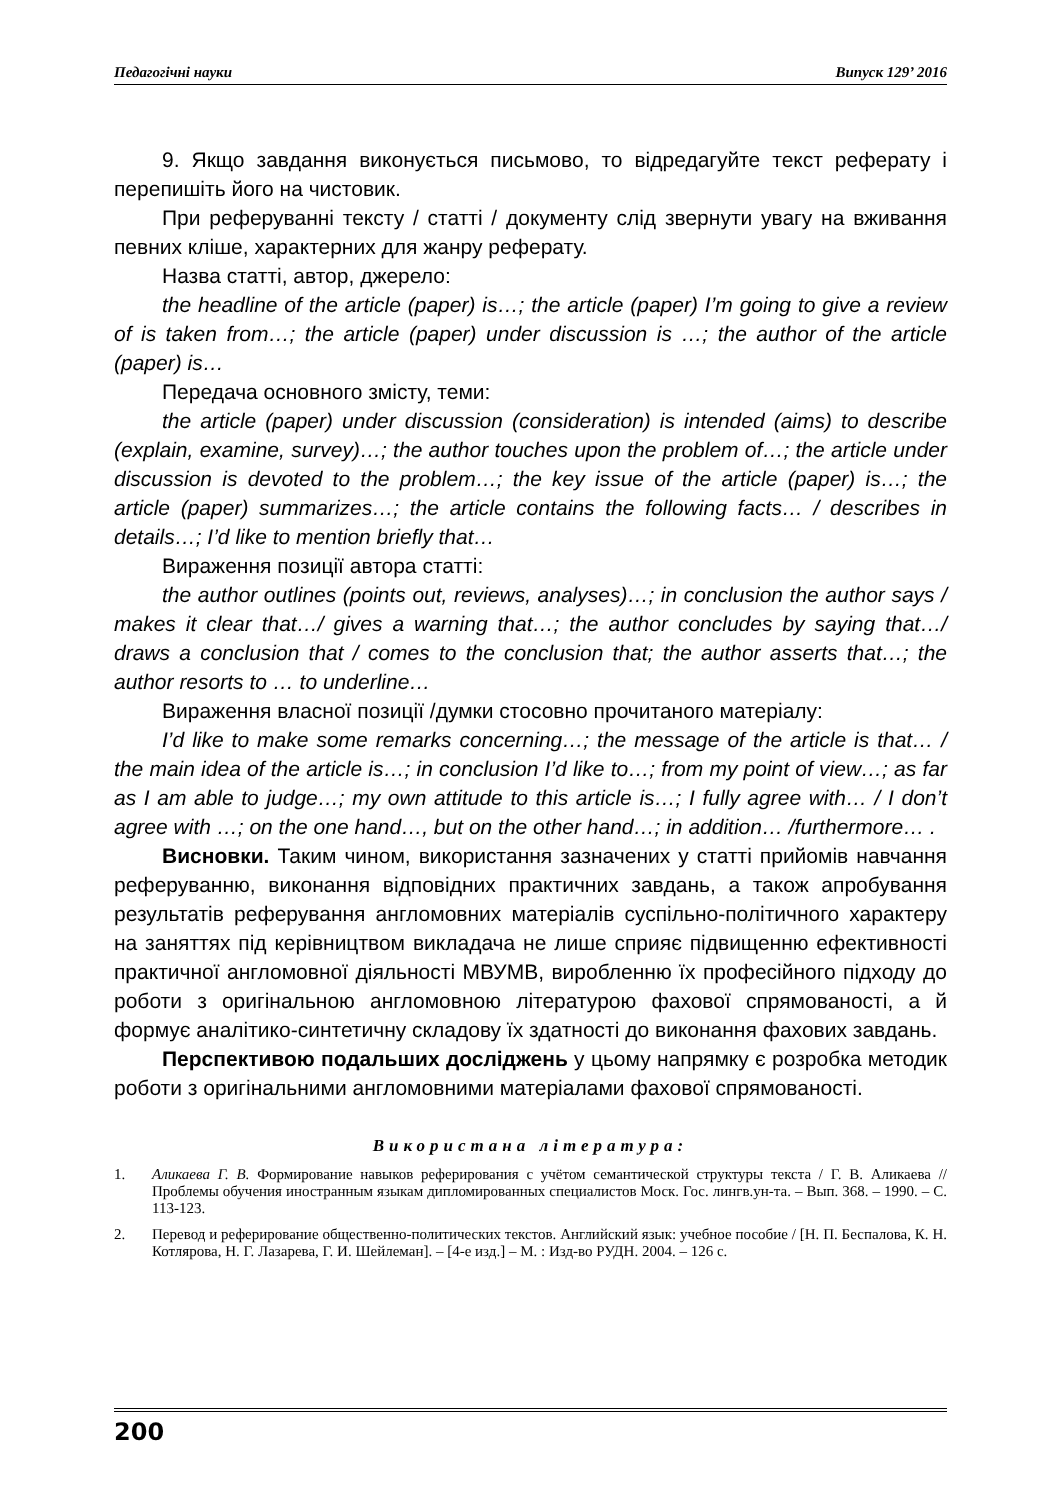Педагогічні науки Випуск 129’ 2016
9. Якщо завдання виконується письмово, то відредагуйте текст реферату і перепишіть його на чистовик.
При реферуванні тексту / статті / документу слід звернути увагу на вживання певних кліше, характерних для жанру реферату.
Назва статті, автор, джерело:
the headline of the article (paper) is…; the article (paper) I’m going to give a review of is taken from…; the article (paper) under discussion is …; the author of the article (paper) is…
Передача основного змісту, теми:
the article (paper) under discussion (consideration) is intended (aims) to describe (explain, examine, survey)…; the author touches upon the problem of…; the article under discussion is devoted to the problem…; the key issue of the article (paper) is…; the article (paper) summarizes…; the article contains the following facts… / describes in details…; I’d like to mention briefly that…
Вираження позиції автора статті:
the author outlines (points out, reviews, analyses)…; in conclusion the author says / makes it clear that…/ gives a warning that…; the author concludes by saying that…/ draws a conclusion that / comes to the conclusion that; the author asserts that…; the author resorts to … to underline…
Вираження власної позиції /думки стосовно прочитаного матеріалу:
I’d like to make some remarks concerning…; the message of the article is that… / the main idea of the article is…; in conclusion I’d like to…; from my point of view…; as far as I am able to judge…; my own attitude to this article is…; I fully agree with… / I don’t agree with …; on the one hand…, but on the other hand…; in addition… /furthermore… .
Висновки. Таким чином, використання зазначених у статті прийомів навчання реферуванню, виконання відповідних практичних завдань, а також апробування результатів реферування англомовних матеріалів суспільно-політичного характеру на заняттях під керівництвом викладача не лише сприяє підвищенню ефективності практичної англомовної діяльності МВУМВ, виробленню їх професійного підходу до роботи з оригінальною англомовною літературою фахової спрямованості, а й формує аналітико-синтетичну складову їх здатності до виконання фахових завдань.
Перспективою подальших досліджень у цьому напрямку є розробка методик роботи з оригінальними англомовними матеріалами фахової спрямованості.
Використана література:
1. Аликаева Г. В. Формирование навыков реферирования с учётом семантической структуры текста / Г. В. Аликаева // Проблемы обучения иностранным языкам дипломированных специалистов Моск. Гос. лингв.ун-та. – Вып. 368. – 1990. – С. 113-123.
2. Перевод и реферирование общественно-политических текстов. Английский язык: учебное пособие / [Н. П. Беспалова, К. Н. Котлярова, Н. Г. Лазарева, Г. И. Шейлеман]. – [4-е изд.] – М. : Изд-во РУДН. 2004. – 126 с.
200